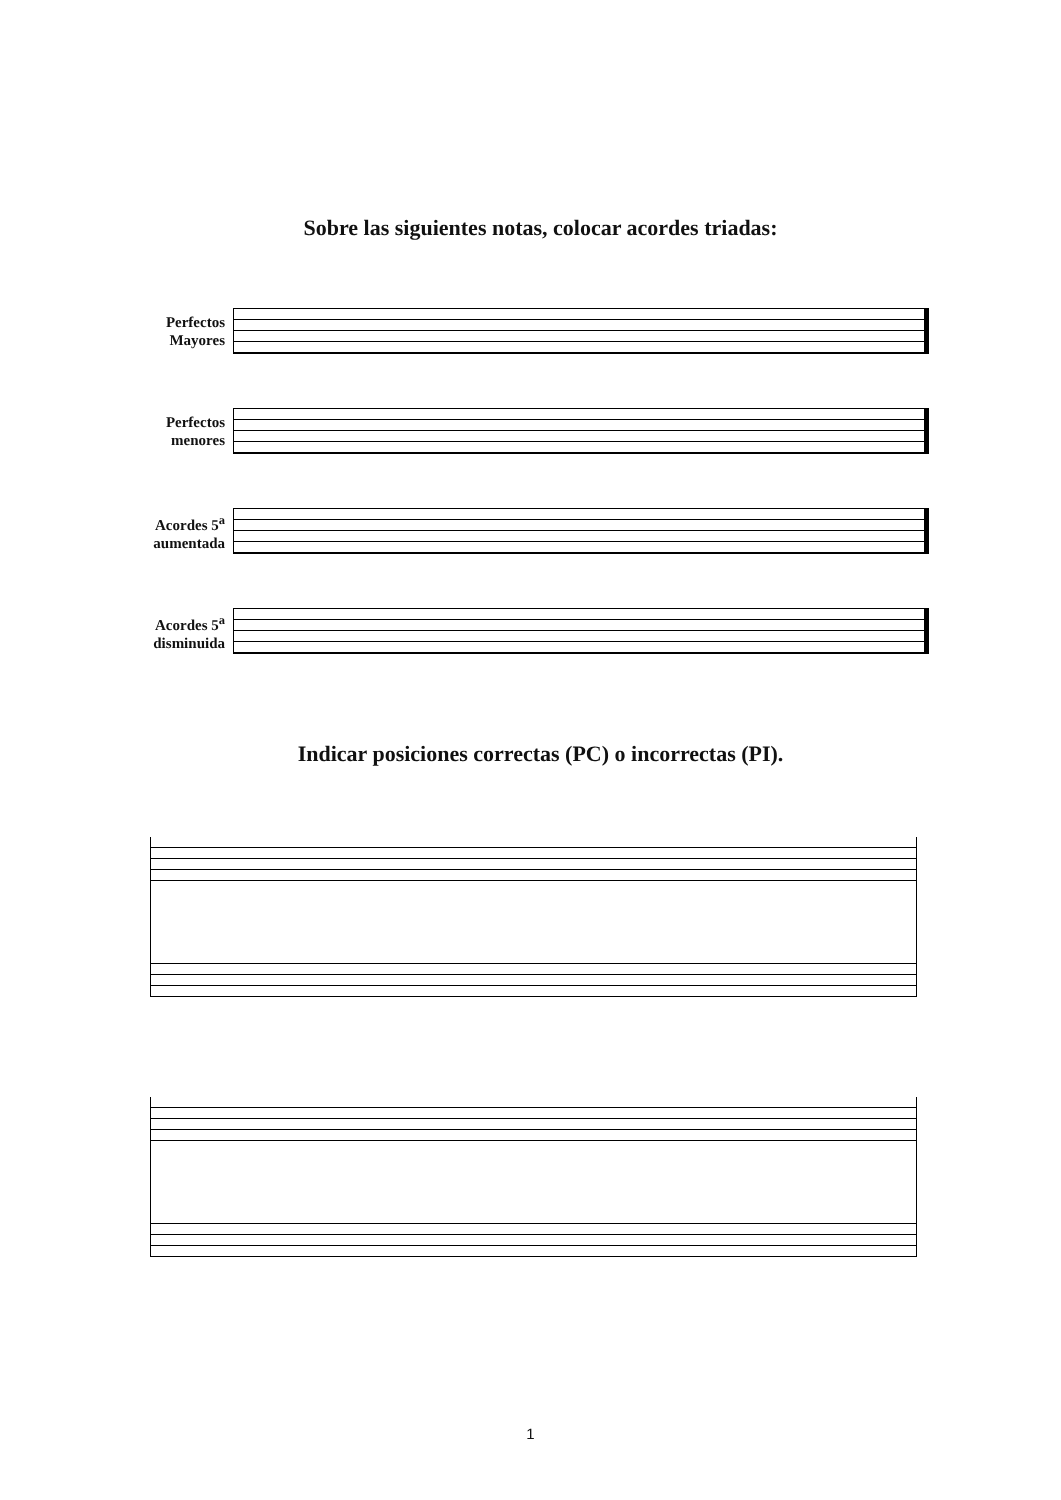Sobre las siguientes notas, colocar acordes triadas:
Perfectos Mayores
Perfectos menores
Acordes 5<sup>a</sup> aumentada
Acordes 5<sup>a</sup> disminuida
Indicar posiciones correctas (PC) o incorrectas (PI).
1